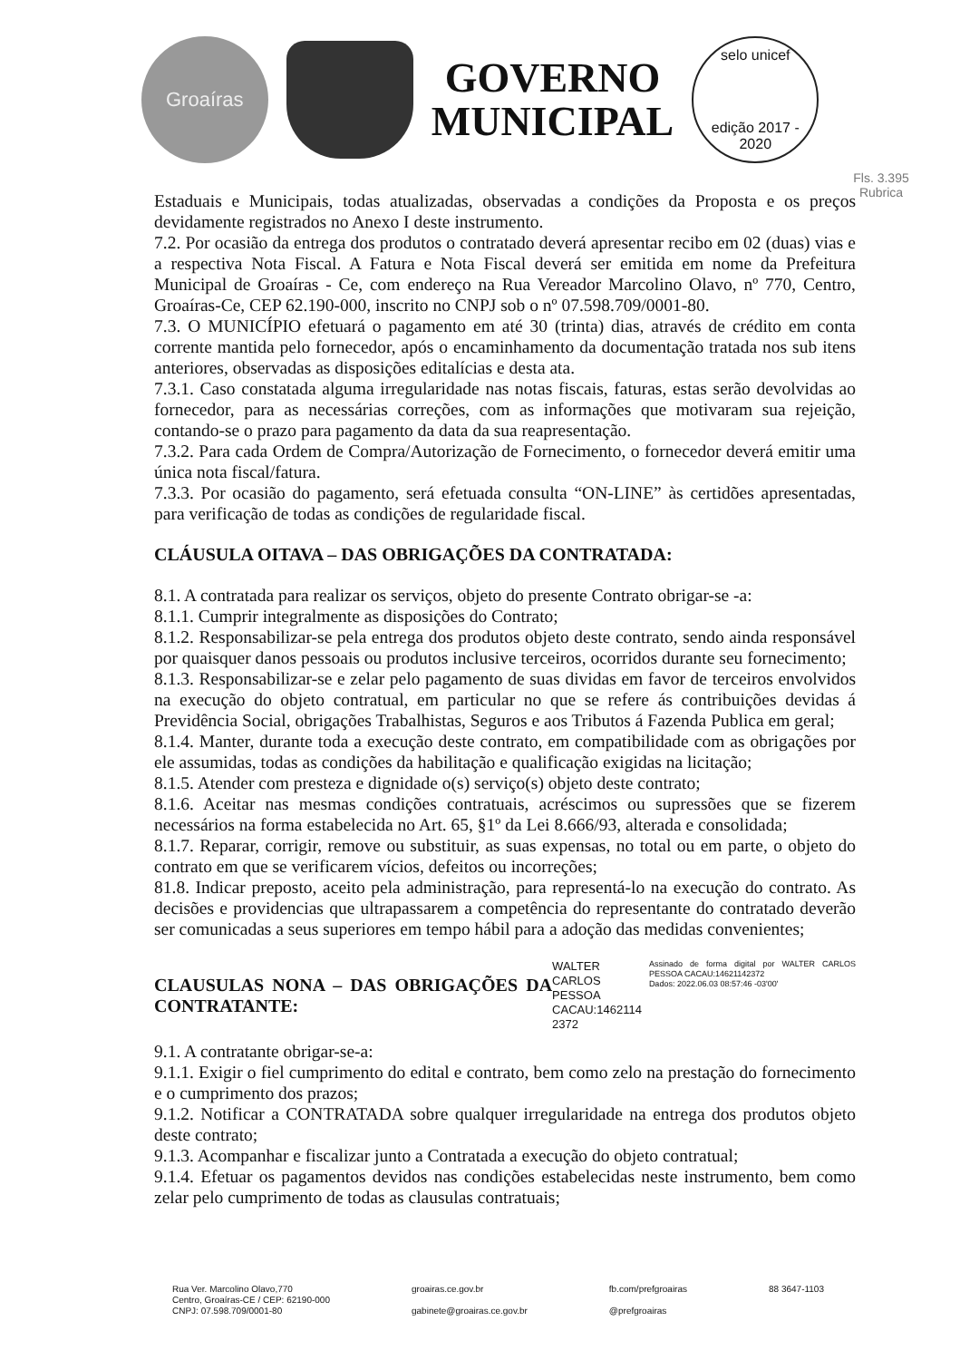Groaíras
GOVERNO
MUNICIPAL
selo unicef
edição 2017 - 2020
Fls. 3.395
Rubrica
Estaduais e Municipais, todas atualizadas, observadas a condições da Proposta e os preços devidamente registrados no Anexo I deste instrumento.
7.2. Por ocasião da entrega dos produtos o contratado deverá apresentar recibo em 02 (duas) vias e a respectiva Nota Fiscal. A Fatura e Nota Fiscal deverá ser emitida em nome da Prefeitura Municipal de Groaíras - Ce, com endereço na Rua Vereador Marcolino Olavo, nº 770, Centro, Groaíras-Ce, CEP 62.190-000, inscrito no CNPJ sob o nº 07.598.709/0001-80.
7.3. O MUNICÍPIO efetuará o pagamento em até 30 (trinta) dias, através de crédito em conta corrente mantida pelo fornecedor, após o encaminhamento da documentação tratada nos sub itens anteriores, observadas as disposições editalícias e desta ata.
7.3.1. Caso constatada alguma irregularidade nas notas fiscais, faturas, estas serão devolvidas ao fornecedor, para as necessárias correções, com as informações que motivaram sua rejeição, contando-se o prazo para pagamento da data da sua reapresentação.
7.3.2. Para cada Ordem de Compra/Autorização de Fornecimento, o fornecedor deverá emitir uma única nota fiscal/fatura.
7.3.3. Por ocasião do pagamento, será efetuada consulta “ON-LINE” às certidões apresentadas, para verificação de todas as condições de regularidade fiscal.
CLÁUSULA OITAVA – DAS OBRIGAÇÕES DA CONTRATADA:
8.1. A contratada para realizar os serviços, objeto do presente Contrato obrigar-se -a:
8.1.1. Cumprir integralmente as disposições do Contrato;
8.1.2. Responsabilizar-se pela entrega dos produtos objeto deste contrato, sendo ainda responsável por quaisquer danos pessoais ou produtos inclusive terceiros, ocorridos durante seu fornecimento;
8.1.3. Responsabilizar-se e zelar pelo pagamento de suas dividas em favor de terceiros envolvidos na execução do objeto contratual, em particular no que se refere ás contribuições devidas á Previdência Social, obrigações Trabalhistas, Seguros e aos Tributos á Fazenda Publica em geral;
8.1.4. Manter, durante toda a execução deste contrato, em compatibilidade com as obrigações por ele assumidas, todas as condições da habilitação e qualificação exigidas na licitação;
8.1.5. Atender com presteza e dignidade o(s) serviço(s) objeto deste contrato;
8.1.6. Aceitar nas mesmas condições contratuais, acréscimos ou supressões que se fizerem necessários na forma estabelecida no Art. 65, §1º da Lei 8.666/93, alterada e consolidada;
8.1.7. Reparar, corrigir, remove ou substituir, as suas expensas, no total ou em parte, o objeto do contrato em que se verificarem vícios, defeitos ou incorreções;
81.8. Indicar preposto, aceito pela administração, para representá-lo na execução do contrato. As decisões e providencias que ultrapassarem a competência do representante do contratado deverão ser comunicadas a seus superiores em tempo hábil para a adoção das medidas convenientes;
CLAUSULAS NONA – DAS OBRIGAÇÕES DA CONTRATANTE:
WALTER
CARLOS PESSOA
CACAU:1462114
2372
Assinado de forma digital por WALTER CARLOS PESSOA CACAU:14621142372
Dados: 2022.06.03 08:57:46 -03'00'
9.1. A contratante obrigar-se-a:
9.1.1. Exigir o fiel cumprimento do edital e contrato, bem como zelo na prestação do fornecimento e o cumprimento dos prazos;
9.1.2. Notificar a CONTRATADA sobre qualquer irregularidade na entrega dos produtos objeto deste contrato;
9.1.3. Acompanhar e fiscalizar junto a Contratada a execução do objeto contratual;
9.1.4. Efetuar os pagamentos devidos nas condições estabelecidas neste instrumento, bem como zelar pelo cumprimento de todas as clausulas contratuais;
Rua Ver. Marcolino Olavo,770
Centro, Groaíras-CE / CEP: 62190-000
CNPJ: 07.598.709/0001-80
groairas.ce.gov.br
gabinete@groairas.ce.gov.br
fb.com/prefgroairas
@prefgroairas
88 3647-1103